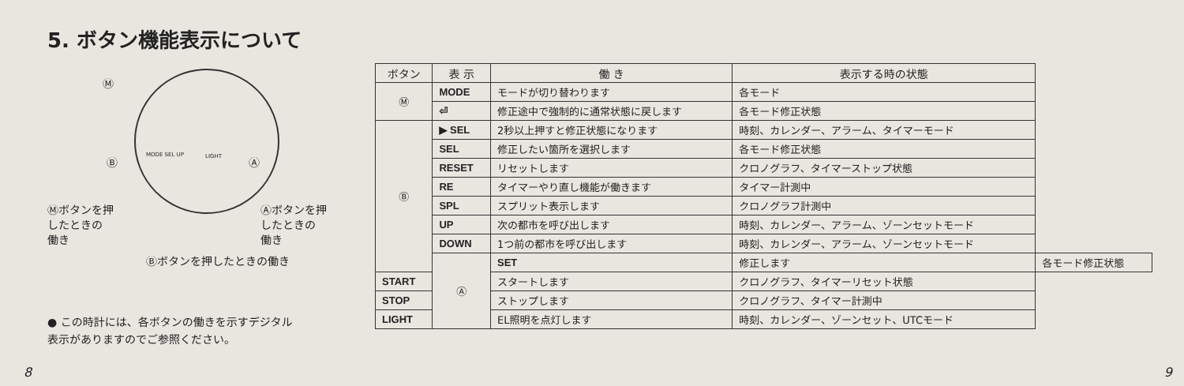5. ボタン機能表示について
Ⓜ
Ⓑ Ⓐ
MODE SEL UP LIGHT
Ⓜボタンを押
したときの
働き
Ⓐボタンを押
したときの
働き
Ⓑボタンを押したときの働き
● この時計には、各ボタンの働きを示すデジタル
表示がありますのでご参照ください。
8
| ボタン | 表 示 | 働 き | 表示する時の状態 | |
| --- | --- | --- | --- | --- |
| Ⓜ | MODE | モードが切り替わります | 各モード | |
| | ⏎ | 修正途中で強制的に通常状態に戻します | 各モード修正状態 | |
| Ⓑ | ▶ SEL | 2秒以上押すと修正状態になります | 時刻、カレンダー、アラーム、タイマーモード | |
| | SEL | 修正したい箇所を選択します | 各モード修正状態 | |
| | RESET | リセットします | クロノグラフ、タイマーストップ状態 | |
| | RE | タイマーやり直し機能が働きます | タイマー計測中 | |
| | SPL | スプリット表示します | クロノグラフ計測中 | |
| | UP | 次の都市を呼び出します | 時刻、カレンダー、アラーム、ゾーンセットモード | |
| | DOWN | 1つ前の都市を呼び出します | 時刻、カレンダー、アラーム、ゾーンセットモード | |
| | Ⓐ | SET | 修正します | 各モード修正状態 |
| START | | スタートします | クロノグラフ、タイマーリセット状態 | |
| STOP | | ストップします | クロノグラフ、タイマー計測中 | |
| LIGHT | | EL照明を点灯します | 時刻、カレンダー、ゾーンセット、UTCモード | |
9